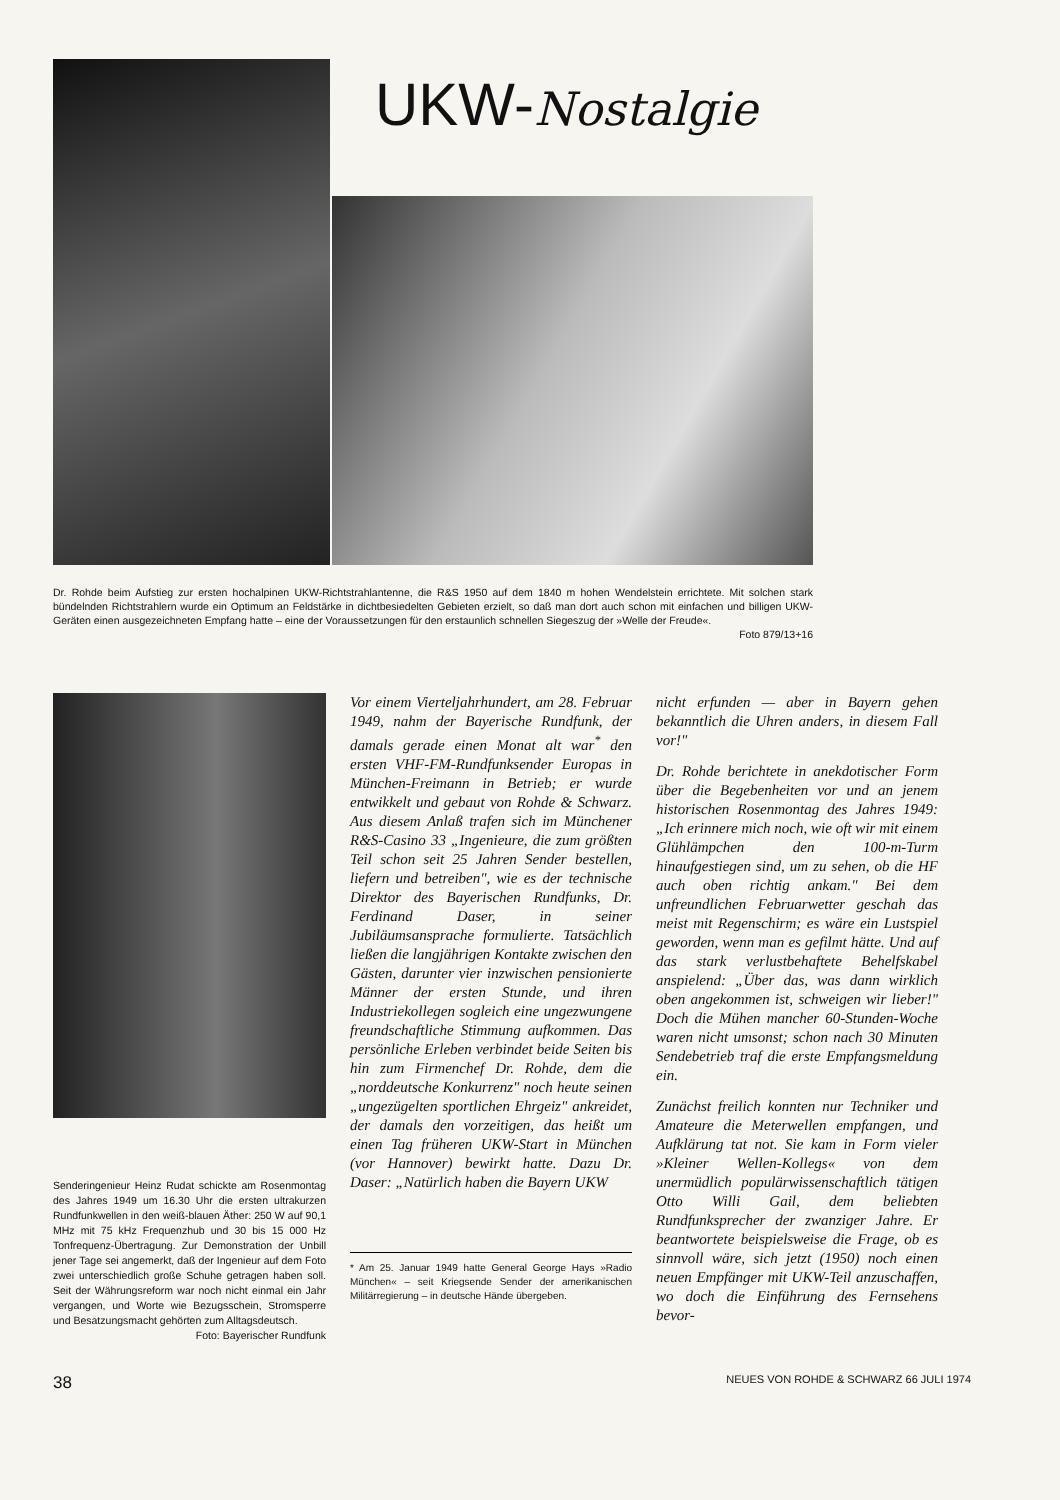UKW-Nostalgie
Dr. Rohde beim Aufstieg zur ersten hochalpinen UKW-Richtstrahlantenne, die R&S 1950 auf dem 1840 m hohen Wendelstein errichtete. Mit solchen stark bündelnden Richtstrahlern wurde ein Optimum an Feldstärke in dichtbesiedelten Gebieten erzielt, so daß man dort auch schon mit einfachen und billigen UKW-Geräten einen ausgezeichneten Empfang hatte – eine der Voraussetzungen für den erstaunlich schnellen Siegeszug der »Welle der Freude«.
Foto 879/13+16
Senderingenieur Heinz Rudat schickte am Rosenmontag des Jahres 1949 um 16.30 Uhr die ersten ultrakurzen Rundfunkwellen in den weiß-blauen Äther: 250 W auf 90,1 MHz mit 75 kHz Frequenzhub und 30 bis 15 000 Hz Tonfrequenz-Übertragung. Zur Demonstration der Unbill jener Tage sei angemerkt, daß der Ingenieur auf dem Foto zwei unterschiedlich große Schuhe getragen haben soll. Seit der Währungsreform war noch nicht einmal ein Jahr vergangen, und Worte wie Bezugsschein, Stromsperre und Besatzungsmacht gehörten zum Alltagsdeutsch.
Foto: Bayerischer Rundfunk
Vor einem Vierteljahrhundert, am 28. Februar 1949, nahm der Bayerische Rundfunk, der damals gerade einen Monat alt war<sup>*</sup> den ersten VHF-FM-Rundfunksender Europas in München-Freimann in Betrieb; er wurde entwikkelt und gebaut von Rohde & Schwarz. Aus diesem Anlaß trafen sich im Münchener R&S-Casino 33 „Ingenieure, die zum größten Teil schon seit 25 Jahren Sender bestellen, liefern und betreiben", wie es der technische Direktor des Bayerischen Rundfunks, Dr. Ferdinand Daser, in seiner Jubiläumsansprache formulierte. Tatsächlich ließen die langjährigen Kontakte zwischen den Gästen, darunter vier inzwischen pensionierte Männer der ersten Stunde, und ihren Industriekollegen sogleich eine ungezwungene freundschaftliche Stimmung aufkommen. Das persönliche Erleben verbindet beide Seiten bis hin zum Firmenchef Dr. Rohde, dem die „norddeutsche Konkurrenz" noch heute seinen „ungezügelten sportlichen Ehrgeiz" ankreidet, der damals den vorzeitigen, das heißt um einen Tag früheren UKW-Start in München (vor Hannover) bewirkt hatte. Dazu Dr. Daser: „Natürlich haben die Bayern UKW
* Am 25. Januar 1949 hatte General George Hays »Radio München« – seit Kriegsende Sender der amerikanischen Militärregierung – in deutsche Hände übergeben.
nicht erfunden — aber in Bayern gehen bekanntlich die Uhren anders, in diesem Fall vor!"
Dr. Rohde berichtete in anekdotischer Form über die Begebenheiten vor und an jenem historischen Rosenmontag des Jahres 1949: „Ich erinnere mich noch, wie oft wir mit einem Glühlämpchen den 100-m-Turm hinaufgestiegen sind, um zu sehen, ob die HF auch oben richtig ankam." Bei dem unfreundlichen Februarwetter geschah das meist mit Regenschirm; es wäre ein Lustspiel geworden, wenn man es gefilmt hätte. Und auf das stark verlustbehaftete Behelfskabel anspielend: „Über das, was dann wirklich oben angekommen ist, schweigen wir lieber!" Doch die Mühen mancher 60-Stunden-Woche waren nicht umsonst; schon nach 30 Minuten Sendebetrieb traf die erste Empfangsmeldung ein.
Zunächst freilich konnten nur Techniker und Amateure die Meterwellen empfangen, und Aufklärung tat not. Sie kam in Form vieler »Kleiner Wellen-Kollegs« von dem unermüdlich populärwissenschaftlich tätigen Otto Willi Gail, dem beliebten Rundfunksprecher der zwanziger Jahre. Er beantwortete beispielsweise die Frage, ob es sinnvoll wäre, sich jetzt (1950) noch einen neuen Empfänger mit UKW-Teil anzuschaffen, wo doch die Einführung des Fernsehens bevor-
38 NEUES VON ROHDE & SCHWARZ 66 JULI 1974